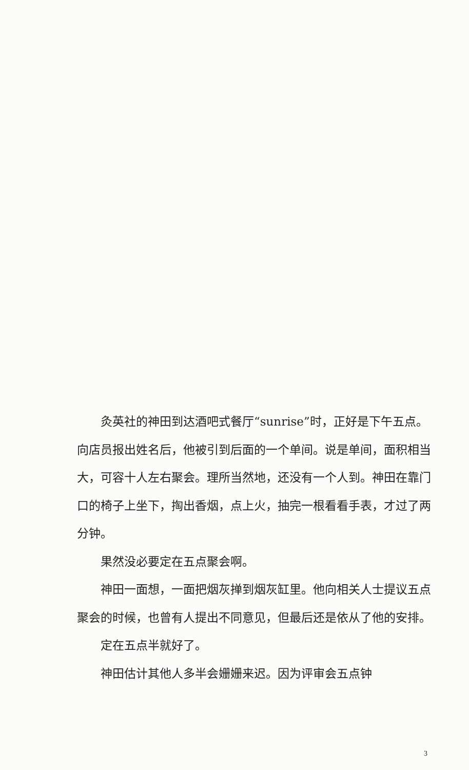灸英社的神田到达酒吧式餐厅“sunrise”时，正好是下午五点。向店员报出姓名后，他被引到后面的一个单间。说是单间，面积相当大，可容十人左右聚会。理所当然地，还没有一个人到。神田在靠门口的椅子上坐下，掏出香烟，点上火，抽完一根看看手表，才过了两分钟。
果然没必要定在五点聚会啊。
神田一面想，一面把烟灰掸到烟灰缸里。他向相关人士提议五点聚会的时候，也曾有人提出不同意见，但最后还是依从了他的安排。
定在五点半就好了。
神田估计其他人多半会姗姗来迟。因为评审会五点钟
3